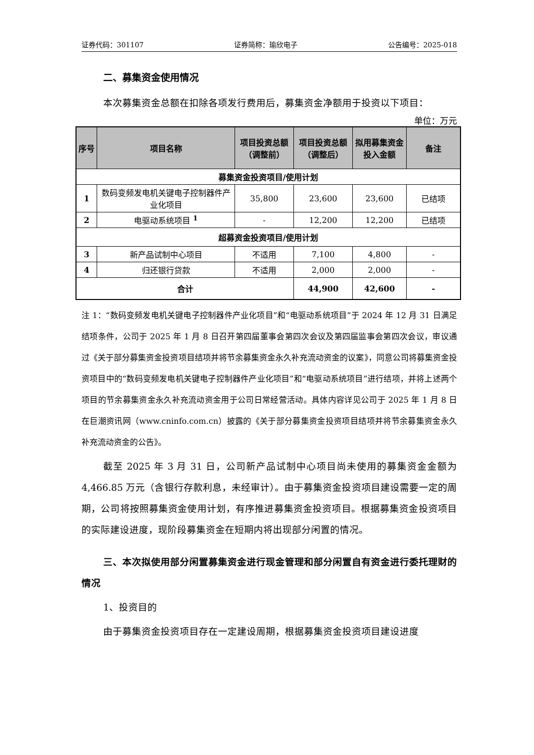证券代码：301107 证券简称：瑜欣电子 公告编号：2025-018
二、募集资金使用情况
本次募集资金总额在扣除各项发行费用后，募集资金净额用于投资以下项目：
单位：万元
| 序号 | 项目名称 | 项目投资总额（调整前） | 项目投资总额（调整后） | 拟用募集资金投入金额 | 备注 |
| --- | --- | --- | --- | --- | --- |
| 募集资金投资项目/使用计划 | | | | | |
| 1 | 数码变频发电机关键电子控制器件产业化项目 | 35,800 | 23,600 | 23,600 | 已结项 |
| 2 | 电驱动系统项目 <sup>1</sup> | - | 12,200 | 12,200 | 已结项 |
| 超募资金投资项目/使用计划 | | | | | |
| 3 | 新产品试制中心项目 | 不适用 | 7,100 | 4,800 | - |
| 4 | 归还银行贷款 | 不适用 | 2,000 | 2,000 | - |
| 合计 | | | 44,900 | 42,600 | - |
注 1：“数码变频发电机关键电子控制器件产业化项目”和“电驱动系统项目”于 2024 年 12 月 31 日满足结项条件，公司于 2025 年 1 月 8 日召开第四届董事会第四次会议及第四届监事会第四次会议，审议通过《关于部分募集资金投资项目结项并将节余募集资金永久补充流动资金的议案》，同意公司将募集资金投资项目中的“数码变频发电机关键电子控制器件产业化项目”和“电驱动系统项目”进行结项，并将上述两个项目的节余募集资金永久补充流动资金用于公司日常经营活动。具体内容详见公司于 2025 年 1 月 8 日在巨潮资讯网（www.cninfo.com.cn）披露的《关于部分募集资金投资项目结项并将节余募集资金永久补充流动资金的公告》。
截至 2025 年 3 月 31 日，公司新产品试制中心项目尚未使用的募集资金金额为 4,466.85 万元（含银行存款利息，未经审计）。由于募集资金投资项目建设需要一定的周期，公司将按照募集资金使用计划，有序推进募集资金投资项目。根据募集资金投资项目的实际建设进度，现阶段募集资金在短期内将出现部分闲置的情况。
三、本次拟使用部分闲置募集资金进行现金管理和部分闲置自有资金进行委托理财的情况
1、投资目的
由于募集资金投资项目存在一定建设周期，根据募集资金投资项目建设进度